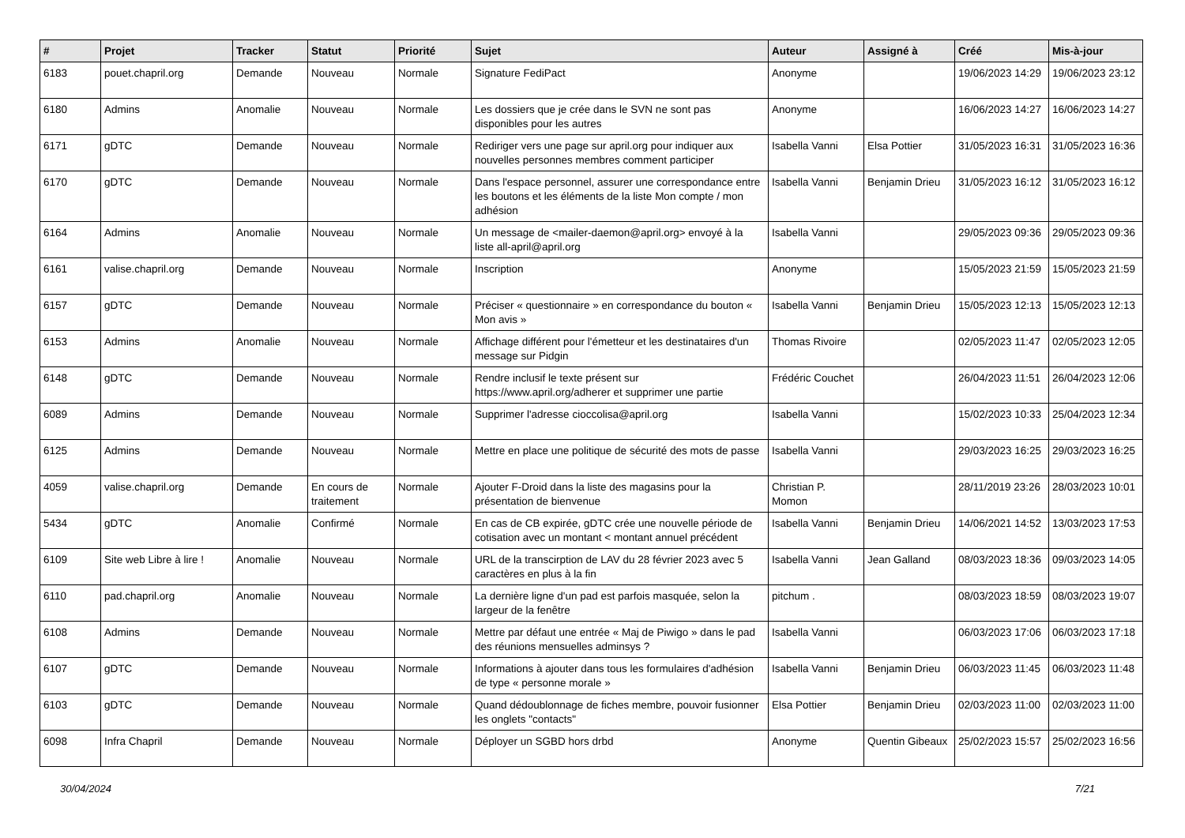| # | Projet | Tracker | Statut | Priorité | Sujet | Auteur | Assigné à | Créé | Mis-à-jour |
| --- | --- | --- | --- | --- | --- | --- | --- | --- | --- |
| 6183 | pouet.chapril.org | Demande | Nouveau | Normale | Signature FediPact | Anonyme | | 19/06/2023 14:29 | 19/06/2023 23:12 |
| 6180 | Admins | Anomalie | Nouveau | Normale | Les dossiers que je crée dans le SVN ne sont pas disponibles pour les autres | Anonyme | | 16/06/2023 14:27 | 16/06/2023 14:27 |
| 6171 | gDTC | Demande | Nouveau | Normale | Rediriger vers une page sur april.org pour indiquer aux nouvelles personnes membres comment participer | Isabella Vanni | Elsa Pottier | 31/05/2023 16:31 | 31/05/2023 16:36 |
| 6170 | gDTC | Demande | Nouveau | Normale | Dans l'espace personnel, assurer une correspondance entre les boutons et les éléments de la liste Mon compte / mon adhésion | Isabella Vanni | Benjamin Drieu | 31/05/2023 16:12 | 31/05/2023 16:12 |
| 6164 | Admins | Anomalie | Nouveau | Normale | Un message de <mailer-daemon@april.org> envoyé à la liste all-april@april.org | Isabella Vanni | | 29/05/2023 09:36 | 29/05/2023 09:36 |
| 6161 | valise.chapril.org | Demande | Nouveau | Normale | Inscription | Anonyme | | 15/05/2023 21:59 | 15/05/2023 21:59 |
| 6157 | gDTC | Demande | Nouveau | Normale | Préciser « questionnaire » en correspondance du bouton « Mon avis » | Isabella Vanni | Benjamin Drieu | 15/05/2023 12:13 | 15/05/2023 12:13 |
| 6153 | Admins | Anomalie | Nouveau | Normale | Affichage différent pour l'émetteur et les destinataires d'un message sur Pidgin | Thomas Rivoire | | 02/05/2023 11:47 | 02/05/2023 12:05 |
| 6148 | gDTC | Demande | Nouveau | Normale | Rendre inclusif le texte présent sur https://www.april.org/adherer et supprimer une partie | Frédéric Couchet | | 26/04/2023 11:51 | 26/04/2023 12:06 |
| 6089 | Admins | Demande | Nouveau | Normale | Supprimer l'adresse cioccolisa@april.org | Isabella Vanni | | 15/02/2023 10:33 | 25/04/2023 12:34 |
| 6125 | Admins | Demande | Nouveau | Normale | Mettre en place une politique de sécurité des mots de passe | Isabella Vanni | | 29/03/2023 16:25 | 29/03/2023 16:25 |
| 4059 | valise.chapril.org | Demande | En cours de traitement | Normale | Ajouter F-Droid dans la liste des magasins pour la présentation de bienvenue | Christian P. Momon | | 28/11/2019 23:26 | 28/03/2023 10:01 |
| 5434 | gDTC | Anomalie | Confirmé | Normale | En cas de CB expirée, gDTC crée une nouvelle période de cotisation avec un montant < montant annuel précédent | Isabella Vanni | Benjamin Drieu | 14/06/2021 14:52 | 13/03/2023 17:53 |
| 6109 | Site web Libre à lire ! | Anomalie | Nouveau | Normale | URL de la transcirption de LAV du 28 février 2023 avec 5 caractères en plus à la fin | Isabella Vanni | Jean Galland | 08/03/2023 18:36 | 09/03/2023 14:05 |
| 6110 | pad.chapril.org | Anomalie | Nouveau | Normale | La dernière ligne d'un pad est parfois masquée, selon la largeur de la fenêtre | pitchum . | | 08/03/2023 18:59 | 08/03/2023 19:07 |
| 6108 | Admins | Demande | Nouveau | Normale | Mettre par défaut une entrée « Maj de Piwigo » dans le pad des réunions mensuelles adminsys ? | Isabella Vanni | | 06/03/2023 17:06 | 06/03/2023 17:18 |
| 6107 | gDTC | Demande | Nouveau | Normale | Informations à ajouter dans tous les formulaires d'adhésion de type « personne morale » | Isabella Vanni | Benjamin Drieu | 06/03/2023 11:45 | 06/03/2023 11:48 |
| 6103 | gDTC | Demande | Nouveau | Normale | Quand dédoublonnage de fiches membre, pouvoir fusionner les onglets "contacts" | Elsa Pottier | Benjamin Drieu | 02/03/2023 11:00 | 02/03/2023 11:00 |
| 6098 | Infra Chapril | Demande | Nouveau | Normale | Déployer un SGBD hors drbd | Anonyme | Quentin Gibeaux | 25/02/2023 15:57 | 25/02/2023 16:56 |
30/04/2024 7/21